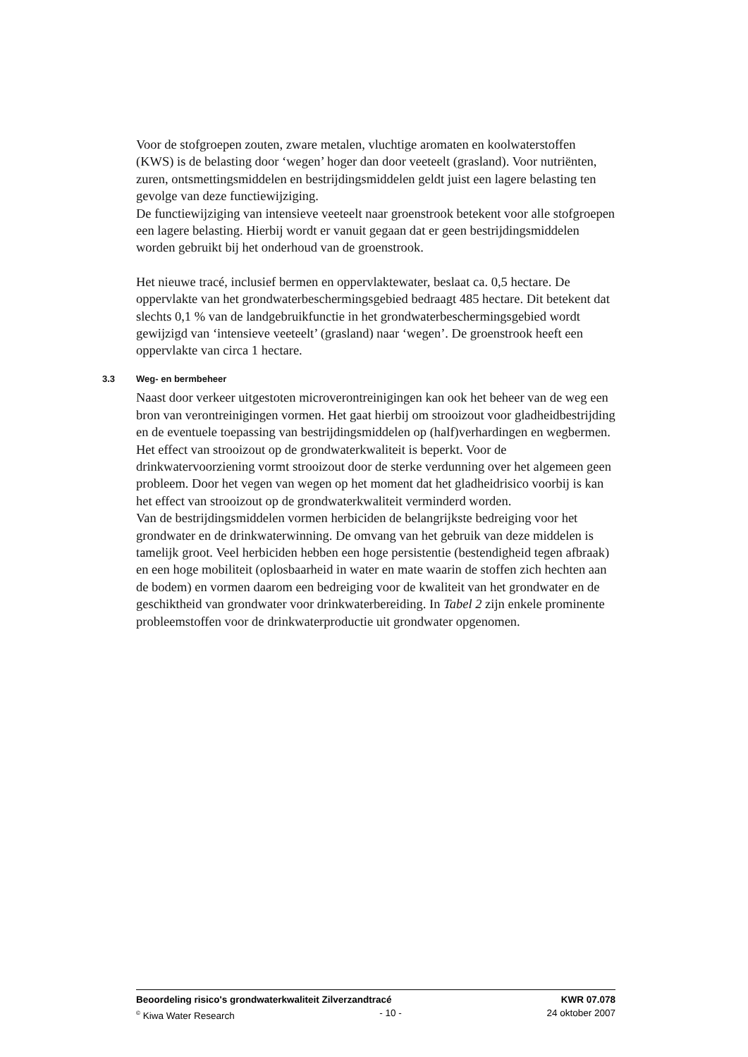Voor de stofgroepen zouten, zware metalen, vluchtige aromaten en koolwaterstoffen (KWS) is de belasting door ‘wegen’ hoger dan door veeteelt (grasland). Voor nutriënten, zuren, ontsmettingsmiddelen en bestrijdingsmiddelen geldt juist een lagere belasting ten gevolge van deze functiewijziging.
De functiewijziging van intensieve veeteelt naar groenstrook betekent voor alle stofgroepen een lagere belasting. Hierbij wordt er vanuit gegaan dat er geen bestrijdingsmiddelen worden gebruikt bij het onderhoud van de groenstrook.
Het nieuwe tracé, inclusief bermen en oppervlaktewater, beslaat ca. 0,5 hectare. De oppervlakte van het grondwaterbeschermingsgebied bedraagt 485 hectare. Dit betekent dat slechts 0,1 % van de landgebruikfunctie in het grondwaterbeschermingsgebied wordt gewijzigd van ‘intensieve veeteelt’ (grasland) naar ‘wegen’. De groenstrook heeft een oppervlakte van circa 1 hectare.
3.3 Weg- en bermbeheer
Naast door verkeer uitgestoten microverontreinigingen kan ook het beheer van de weg een bron van verontreinigingen vormen. Het gaat hierbij om strooizout voor gladheidbestrijding en de eventuele toepassing van bestrijdingsmiddelen op (half)verhardingen en wegbermen.
Het effect van strooizout op de grondwaterkwaliteit is beperkt. Voor de drinkwatervoorziening vormt strooizout door de sterke verdunning over het algemeen geen probleem. Door het vegen van wegen op het moment dat het gladheidrisico voorbij is kan het effect van strooizout op de grondwaterkwaliteit verminderd worden.
Van de bestrijdingsmiddelen vormen herbiciden de belangrijkste bedreiging voor het grondwater en de drinkwaterwinning. De omvang van het gebruik van deze middelen is tamelijk groot. Veel herbiciden hebben een hoge persistentie (bestendigheid tegen afbraak) en een hoge mobiliteit (oplosbaarheid in water en mate waarin de stoffen zich hechten aan de bodem) en vormen daarom een bedreiging voor de kwaliteit van het grondwater en de geschiktheid van grondwater voor drinkwaterbereiding. In Tabel 2 zijn enkele prominente probleemstoffen voor de drinkwaterproductie uit grondwater opgenomen.
Beoordeling risico's grondwaterkwaliteit Zilverzandtracé KWR 07.078
<sup>©</sup> Kiwa Water Research - 10 - 24 oktober 2007